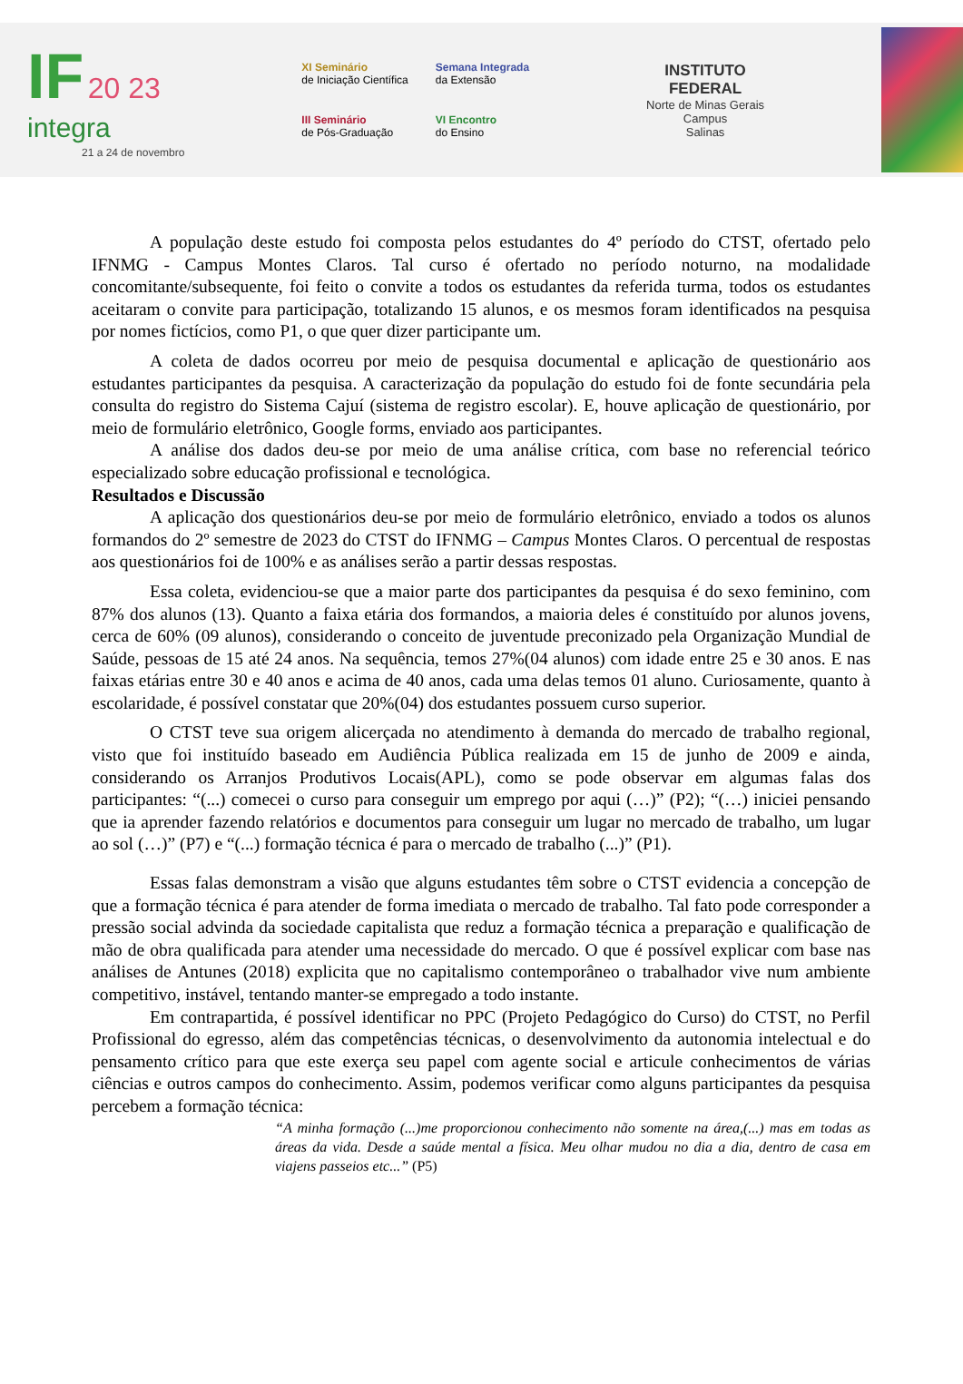IF 20 23
integra
21 a 24 de novembro
XI Seminário
de Iniciação Científica
Semana Integrada
da Extensão
III Seminário
de Pós-Graduação
VI Encontro
do Ensino
INSTITUTO
FEDERAL
Norte de Minas Gerais
Campus
Salinas
A população deste estudo foi composta pelos estudantes do 4º período do CTST, ofertado pelo IFNMG - Campus Montes Claros. Tal curso é ofertado no período noturno, na modalidade concomitante/subsequente, foi feito o convite a todos os estudantes da referida turma, todos os estudantes aceitaram o convite para participação, totalizando 15 alunos, e os mesmos foram identificados na pesquisa por nomes fictícios, como P1, o que quer dizer participante um.
A coleta de dados ocorreu por meio de pesquisa documental e aplicação de questionário aos estudantes participantes da pesquisa. A caracterização da população do estudo foi de fonte secundária pela consulta do registro do Sistema Cajuí (sistema de registro escolar). E, houve aplicação de questionário, por meio de formulário eletrônico, Google forms, enviado aos participantes.
A análise dos dados deu-se por meio de uma análise crítica, com base no referencial teórico especializado sobre educação profissional e tecnológica.
Resultados e Discussão
A aplicação dos questionários deu-se por meio de formulário eletrônico, enviado a todos os alunos formandos do 2º semestre de 2023 do CTST do IFNMG – Campus Montes Claros. O percentual de respostas aos questionários foi de 100% e as análises serão a partir dessas respostas.
Essa coleta, evidenciou-se que a maior parte dos participantes da pesquisa é do sexo feminino, com 87% dos alunos (13). Quanto a faixa etária dos formandos, a maioria deles é constituído por alunos jovens, cerca de 60% (09 alunos), considerando o conceito de juventude preconizado pela Organização Mundial de Saúde, pessoas de 15 até 24 anos. Na sequência, temos 27%(04 alunos) com idade entre 25 e 30 anos. E nas faixas etárias entre 30 e 40 anos e acima de 40 anos, cada uma delas temos 01 aluno. Curiosamente, quanto à escolaridade, é possível constatar que 20%(04) dos estudantes possuem curso superior.
O CTST teve sua origem alicerçada no atendimento à demanda do mercado de trabalho regional, visto que foi instituído baseado em Audiência Pública realizada em 15 de junho de 2009 e ainda, considerando os Arranjos Produtivos Locais(APL), como se pode observar em algumas falas dos participantes: “(...) comecei o curso para conseguir um emprego por aqui (…)” (P2); “(…) iniciei pensando que ia aprender fazendo relatórios e documentos para conseguir um lugar no mercado de trabalho, um lugar ao sol (…)” (P7) e “(...) formação técnica é para o mercado de trabalho (...)” (P1).
Essas falas demonstram a visão que alguns estudantes têm sobre o CTST evidencia a concepção de que a formação técnica é para atender de forma imediata o mercado de trabalho. Tal fato pode corresponder a pressão social advinda da sociedade capitalista que reduz a formação técnica a preparação e qualificação de mão de obra qualificada para atender uma necessidade do mercado. O que é possível explicar com base nas análises de Antunes (2018) explicita que no capitalismo contemporâneo o trabalhador vive num ambiente competitivo, instável, tentando manter-se empregado a todo instante.
Em contrapartida, é possível identificar no PPC (Projeto Pedagógico do Curso) do CTST, no Perfil Profissional do egresso, além das competências técnicas, o desenvolvimento da autonomia intelectual e do pensamento crítico para que este exerça seu papel com agente social e articule conhecimentos de várias ciências e outros campos do conhecimento. Assim, podemos verificar como alguns participantes da pesquisa percebem a formação técnica:
“A minha formação (...)me proporcionou conhecimento não somente na área,(...) mas em todas as áreas da vida. Desde a saúde mental a física. Meu olhar mudou no dia a dia, dentro de casa em viajens passeios etc...” (P5)